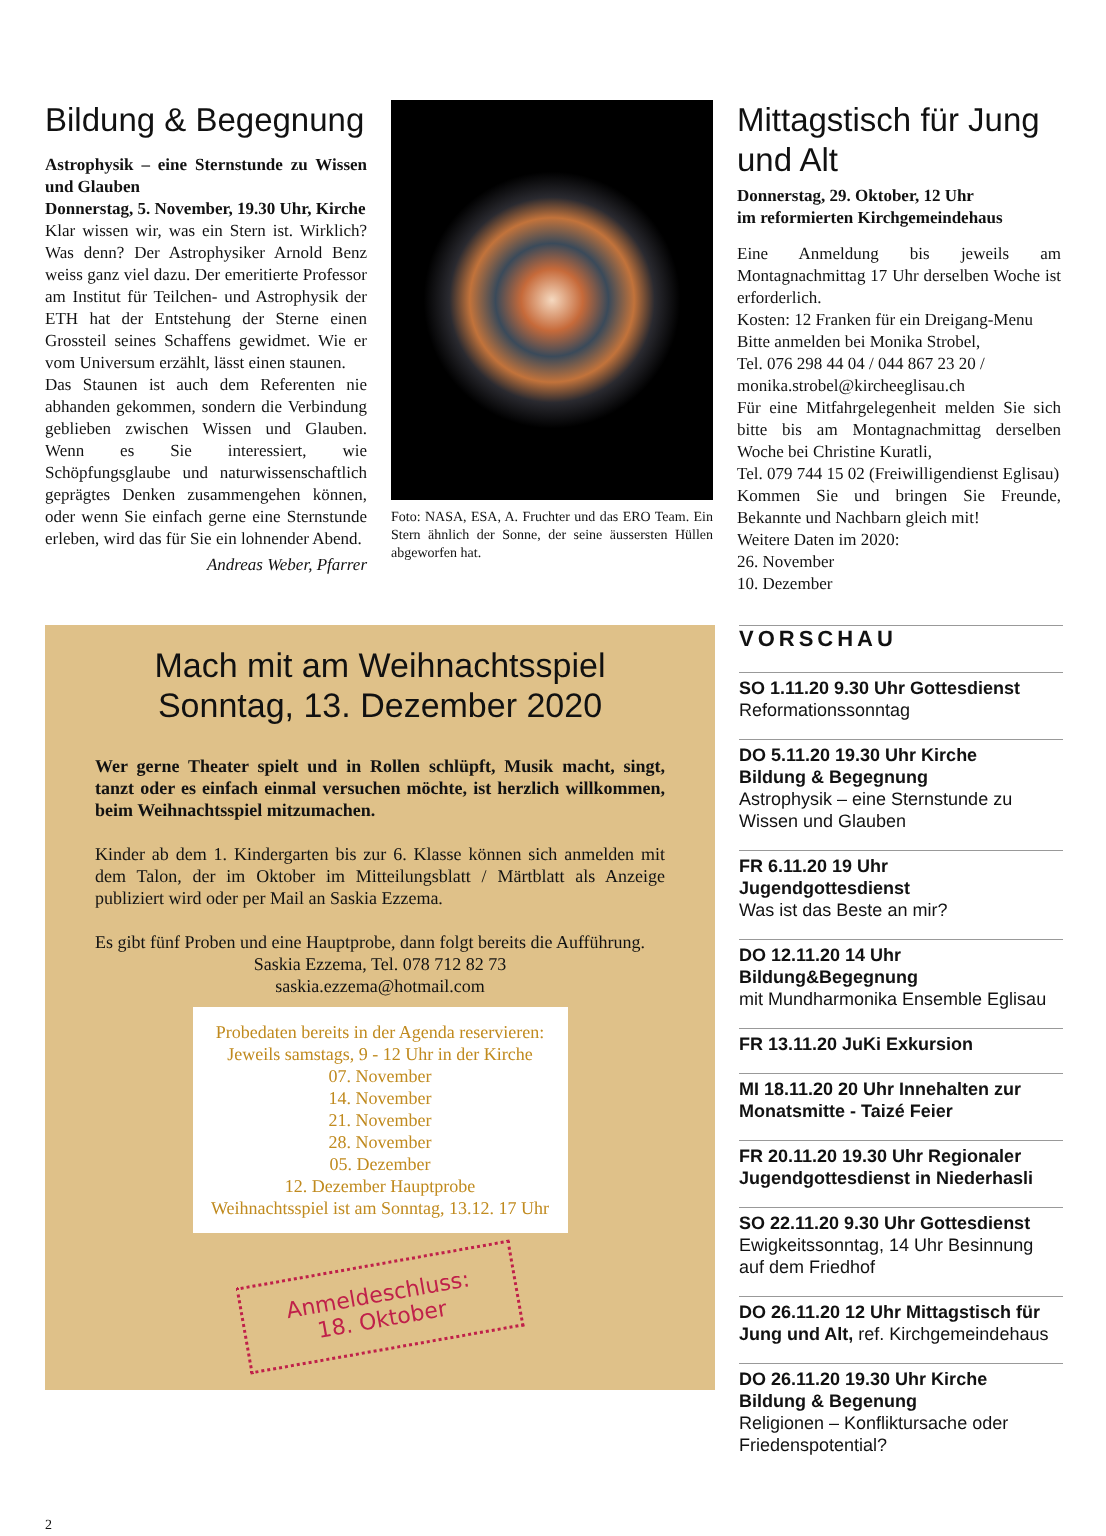Bildung & Begegnung
Astrophysik – eine Sternstunde zu Wissen und Glauben
Donnerstag, 5. November, 19.30 Uhr, Kirche
Klar wissen wir, was ein Stern ist. Wirklich? Was denn? Der Astrophysiker Arnold Benz weiss ganz viel dazu. Der emeritierte Professor am Institut für Teilchen- und Astrophysik der ETH hat der Entstehung der Sterne einen Grossteil seines Schaffens gewidmet. Wie er vom Universum erzählt, lässt einen staunen.
Das Staunen ist auch dem Referenten nie abhanden gekommen, sondern die Verbindung geblieben zwischen Wissen und Glauben. Wenn es Sie interessiert, wie Schöpfungsglaube und naturwissenschaftlich geprägtes Denken zusammengehen können, oder wenn Sie einfach gerne eine Sternstunde erleben, wird das für Sie ein lohnender Abend.
Andreas Weber, Pfarrer
Foto: NASA, ESA, A. Fruchter und das ERO Team. Ein Stern ähnlich der Sonne, der seine äussersten Hüllen abgeworfen hat.
Mittagstisch für Jung und Alt
Donnerstag, 29. Oktober, 12 Uhr
im reformierten Kirchgemeindehaus
Eine Anmeldung bis jeweils am Montagnachmittag 17 Uhr derselben Woche ist erforderlich.
Kosten: 12 Franken für ein Dreigang-Menu
Bitte anmelden bei Monika Strobel,
Tel. 076 298 44 04 / 044 867 23 20 /
monika.strobel@kircheeglisau.ch
Für eine Mitfahrgelegenheit melden Sie sich bitte bis am Montagnachmittag derselben Woche bei Christine Kuratli,
Tel. 079 744 15 02 (Freiwilligendienst Eglisau)
Kommen Sie und bringen Sie Freunde, Bekannte und Nachbarn gleich mit!
Weitere Daten im 2020:
26. November
10. Dezember
Mach mit am Weihnachtsspiel
Sonntag, 13. Dezember 2020
Wer gerne Theater spielt und in Rollen schlüpft, Musik macht, singt, tanzt oder es einfach einmal versuchen möchte, ist herzlich willkommen, beim Weihnachtsspiel mitzumachen.
Kinder ab dem 1. Kindergarten bis zur 6. Klasse können sich anmelden mit dem Talon, der im Oktober im Mitteilungsblatt / Märtblatt als Anzeige publiziert wird oder per Mail an Saskia Ezzema.
Es gibt fünf Proben und eine Hauptprobe, dann folgt bereits die Aufführung.
Saskia Ezzema, Tel. 078 712 82 73
saskia.ezzema@hotmail.com
Probedaten bereits in der Agenda reservieren:
Jeweils samstags, 9 - 12 Uhr in der Kirche
07. November
14. November
21. November
28. November
05. Dezember
12. Dezember Hauptprobe
Weihnachtsspiel ist am Sonntag, 13.12. 17 Uhr
Anmeldeschluss:
18. Oktober
VORSCHAU
SO 1.11.20 9.30 Uhr Gottesdienst
Reformationssonntag
DO 5.11.20 19.30 Uhr Kirche
Bildung & Begegnung
Astrophysik – eine Sternstunde zu Wissen und Glauben
FR 6.11.20 19 Uhr Jugendgottesdienst
Was ist das Beste an mir?
DO 12.11.20 14 Uhr Bildung&Begegnung
mit Mundharmonika Ensemble Eglisau
FR 13.11.20 JuKi Exkursion
MI 18.11.20 20 Uhr Innehalten zur Monatsmitte - Taizé Feier
FR 20.11.20 19.30 Uhr Regionaler Jugendgottesdienst in Niederhasli
SO 22.11.20 9.30 Uhr Gottesdienst
Ewigkeitssonntag, 14 Uhr Besinnung auf dem Friedhof
DO 26.11.20 12 Uhr Mittagstisch für Jung und Alt, ref. Kirchgemeindehaus
DO 26.11.20 19.30 Uhr Kirche
Bildung & Begenung
Religionen – Konfliktursache oder Friedenspotential?
2